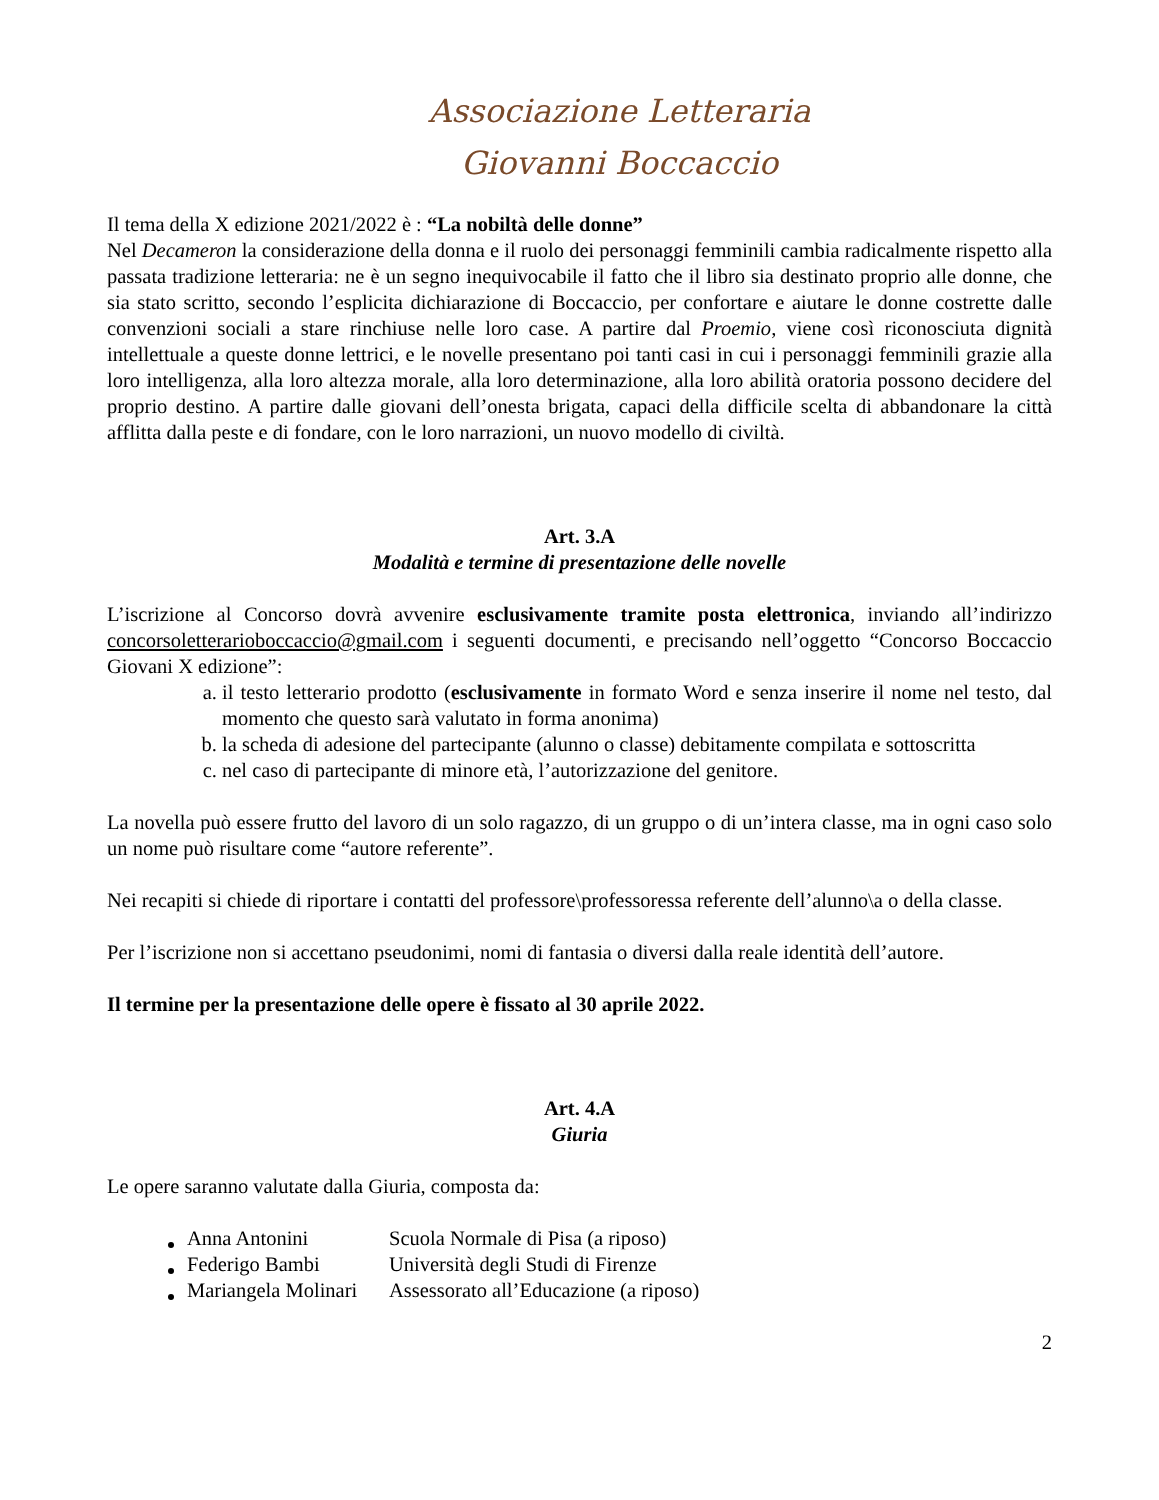Associazione Letteraria
Giovanni Boccaccio
Il tema della X edizione 2021/2022 è : “La nobiltà delle donne”
Nel Decameron la considerazione della donna e il ruolo dei personaggi femminili cambia radicalmente rispetto alla passata tradizione letteraria: ne è un segno inequivocabile il fatto che il libro sia destinato proprio alle donne, che sia stato scritto, secondo l’esplicita dichiarazione di Boccaccio, per confortare e aiutare le donne costrette dalle convenzioni sociali a stare rinchiuse nelle loro case. A partire dal Proemio, viene così riconosciuta dignità intellettuale a queste donne lettrici, e le novelle presentano poi tanti casi in cui i personaggi femminili grazie alla loro intelligenza, alla loro altezza morale, alla loro determinazione, alla loro abilità oratoria possono decidere del proprio destino. A partire dalle giovani dell’onesta brigata, capaci della difficile scelta di abbandonare la città afflitta dalla peste e di fondare, con le loro narrazioni, un nuovo modello di civiltà.
Art. 3.A
Modalità e termine di presentazione delle novelle
L’iscrizione al Concorso dovrà avvenire esclusivamente tramite posta elettronica, inviando all’indirizzo concorsoletterarioboccaccio@gmail.com i seguenti documenti, e precisando nell’oggetto “Concorso Boccaccio Giovani X edizione”:
a. il testo letterario prodotto (esclusivamente in formato Word e senza inserire il nome nel testo, dal momento che questo sarà valutato in forma anonima)
b. la scheda di adesione del partecipante (alunno o classe) debitamente compilata e sottoscritta
c. nel caso di partecipante di minore età, l’autorizzazione del genitore.
La novella può essere frutto del lavoro di un solo ragazzo, di un gruppo o di un’intera classe, ma in ogni caso solo un nome può risultare come “autore referente”.
Nei recapiti si chiede di riportare i contatti del professore\professoressa referente dell’alunno\a o della classe.
Per l’iscrizione non si accettano pseudonimi, nomi di fantasia o diversi dalla reale identità dell’autore.
Il termine per la presentazione delle opere è fissato al 30 aprile 2022.
Art. 4.A
Giuria
Le opere saranno valutate dalla Giuria, composta da:
| Anna Antonini | Scuola Normale di Pisa (a riposo) |
| Federigo Bambi | Università degli Studi di Firenze |
| Mariangela Molinari | Assessorato all’Educazione (a riposo) |
2